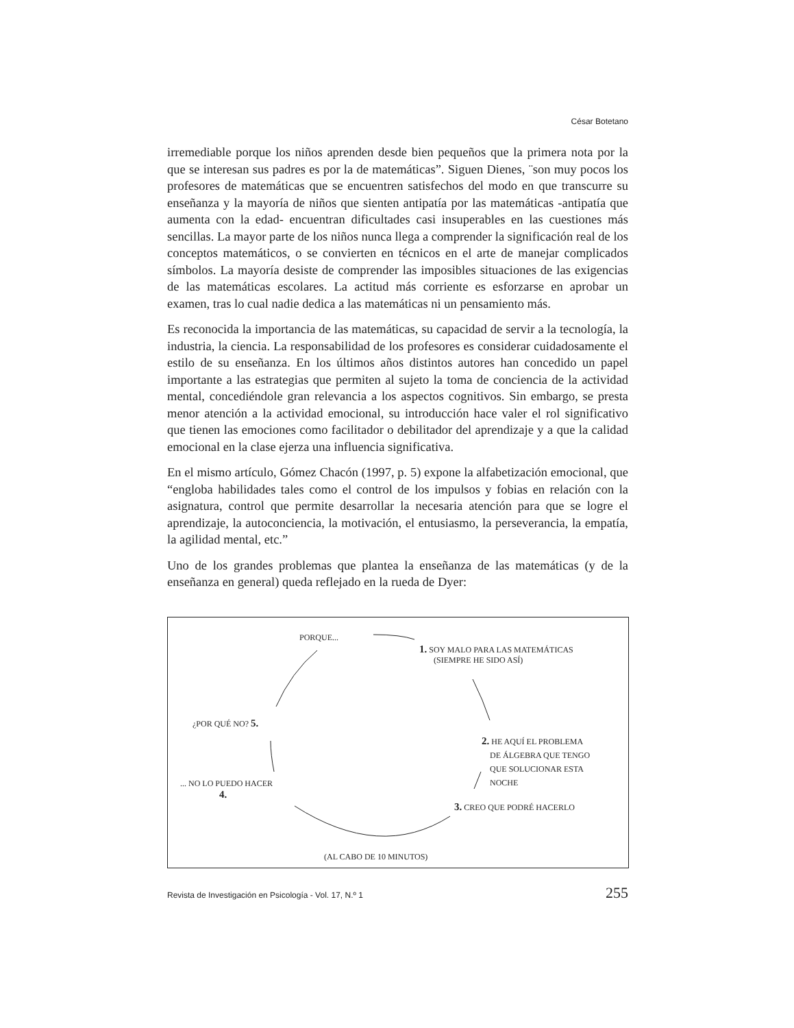César Botetano
irremediable porque los niños aprenden desde bien pequeños que la primera nota por la que se interesan sus padres es por la de matemáticas”. Siguen Dienes, ¨son muy pocos los profesores de matemáticas que se encuentren satisfechos del modo en que transcurre su enseñanza y la mayoría de niños que sienten antipatía por las matemáticas -antipatía que aumenta con la edad- encuentran dificultades casi insuperables en las cuestiones más sencillas. La mayor parte de los niños nunca llega a comprender la significación real de los conceptos matemáticos, o se convierten en técnicos en el arte de manejar complicados símbolos. La mayoría desiste de comprender las imposibles situaciones de las exigencias de las matemáticas escolares. La actitud más corriente es esforzarse en aprobar un examen, tras lo cual nadie dedica a las matemáticas ni un pensamiento más.
Es reconocida la importancia de las matemáticas, su capacidad de servir a la tecnología, la industria, la ciencia. La responsabilidad de los profesores es considerar cuidadosamente el estilo de su enseñanza. En los últimos años distintos autores han concedido un papel importante a las estrategias que permiten al sujeto la toma de conciencia de la actividad mental, concediéndole gran relevancia a los aspectos cognitivos. Sin embargo, se presta menor atención a la actividad emocional, su introducción hace valer el rol significativo que tienen las emociones como facilitador o debilitador del aprendizaje y a que la calidad emocional en la clase ejerza una influencia significativa.
En el mismo artículo, Gómez Chacón (1997, p. 5) expone la alfabetización emocional, que “engloba habilidades tales como el control de los impulsos y fobias en relación con la asignatura, control que permite desarrollar la necesaria atención para que se logre el aprendizaje, la autoconciencia, la motivación, el entusiasmo, la perseverancia, la empatía, la agilidad mental, etc.”
Uno de los grandes problemas que plantea la enseñanza de las matemáticas (y de la enseñanza en general) queda reflejado en la rueda de Dyer:
PORQUE...
1. SOY MALO PARA LAS MATEMÁTICAS
(SIEMPRE HE SIDO ASÍ)
¿POR QUÉ NO? 5.
2. HE AQUÍ EL PROBLEMA
DE ÁLGEBRA QUE TENGO
QUE SOLUCIONAR ESTA
NOCHE
... NO LO PUEDO HACER
4.
3. CREO QUE PODRÉ HACERLO
(AL CABO DE 10 MINUTOS)
Revista de Investigación en Psicología - Vol. 17, N.º 1 255